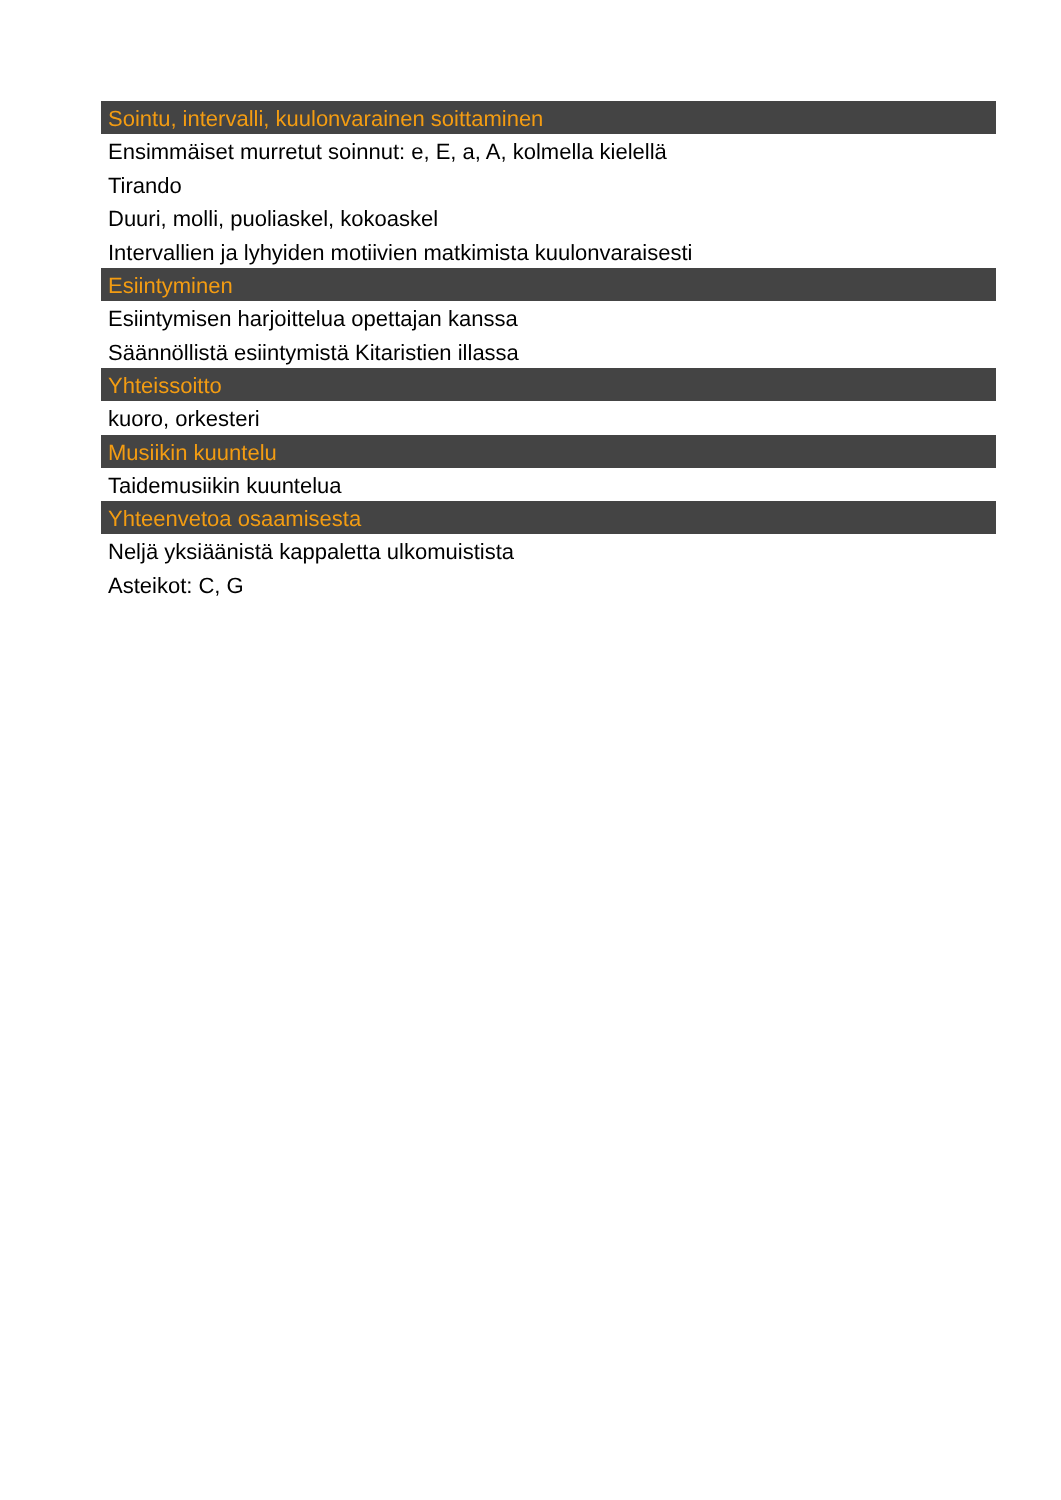Sointu, intervalli, kuulonvarainen soittaminen
Ensimmäiset murretut soinnut: e, E, a, A, kolmella kielellä
Tirando
Duuri, molli, puoliaskel, kokoaskel
Intervallien ja lyhyiden motiivien matkimista kuulonvaraisesti
Esiintyminen
Esiintymisen harjoittelua opettajan kanssa
Säännöllistä esiintymistä Kitaristien illassa
Yhteissoitto
kuoro, orkesteri
Musiikin kuuntelu
Taidemusiikin kuuntelua
Yhteenvetoa osaamisesta
Neljä yksiäänistä kappaletta ulkomuistista
Asteikot: C, G